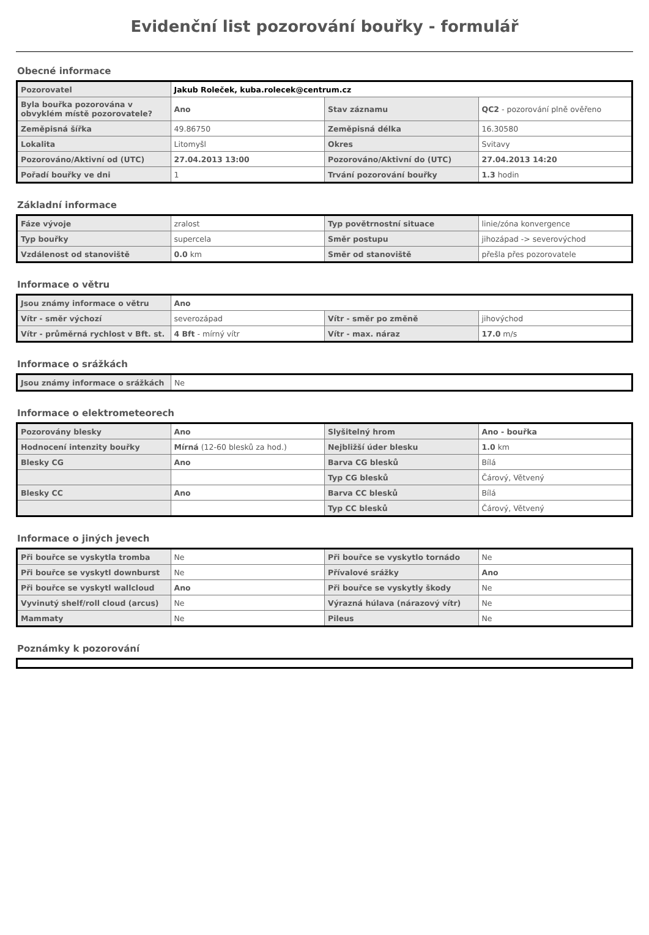Evidenční list pozorování bouřky - formulář
Obecné informace
| Pozorovatel | Jakub Roleček, kuba.rolecek@centrum.cz | | |
| Byla bouřka pozorována v obvyklém místě pozorovatele? | Ano | Stav záznamu | QC2 - pozorování plně ověřeno |
| Zeměpisná šířka | 49.86750 | Zeměpisná délka | 16.30580 |
| Lokalita | Litomyšl | Okres | Svitavy |
| Pozorováno/Aktivní od (UTC) | 27.04.2013 13:00 | Pozorováno/Aktivní do (UTC) | 27.04.2013 14:20 |
| Pořadí bouřky ve dni | 1 | Trvání pozorování bouřky | 1.3 hodin |
Základní informace
| Fáze vývoje | zralost | Typ povětrnostní situace | linie/zóna konvergence |
| Typ bouřky | supercela | Směr postupu | jihozápad -> severovýchod |
| Vzdálenost od stanoviště | 0.0 km | Směr od stanoviště | přešla přes pozorovatele |
Informace o větru
| Jsou známy informace o větru | Ano | | |
| Vítr - směr výchozí | severozápad | Vítr - směr po změně | jihovýchod |
| Vítr - průměrná rychlost v Bft. st. | 4 Bft - mírný vítr | Vítr - max. náraz | 17.0 m/s |
Informace o srážkách
| Jsou známy informace o srážkách | Ne |
Informace o elektrometeorech
| Pozorovány blesky | Ano | Slyšitelný hrom | Ano - bouřka |
| Hodnocení intenzity bouřky | Mírná (12-60 blesků za hod.) | Nejbližší úder blesku | 1.0 km |
| Blesky CG | Ano | Barva CG blesků | Bílá |
| | | Typ CG blesků | Čárový, Větvený |
| Blesky CC | Ano | Barva CC blesků | Bílá |
| | | Typ CC blesků | Čárový, Větvený |
Informace o jiných jevech
| Při bouřce se vyskytla tromba | Ne | Při bouřce se vyskytlo tornádo | Ne |
| Při bouřce se vyskytl downburst | Ne | Přívalové srážky | Ano |
| Při bouřce se vyskytl wallcloud | Ano | Při bouřce se vyskytly škody | Ne |
| Vyvinutý shelf/roll cloud (arcus) | Ne | Výrazná húlava (nárazový vítr) | Ne |
| Mammaty | Ne | Pileus | Ne |
Poznámky k pozorování